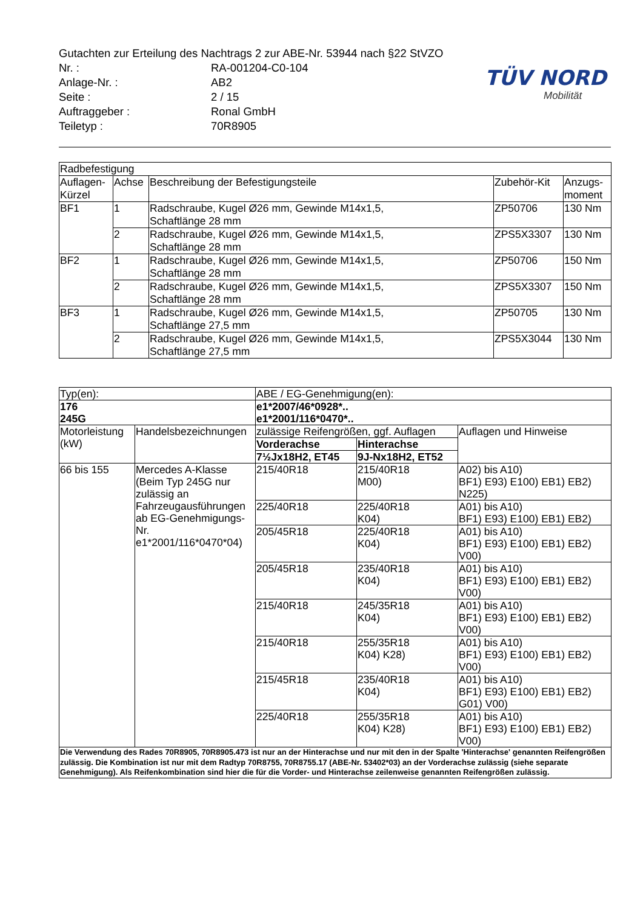Gutachten zur Erteilung des Nachtrags 2 zur ABE-Nr. 53944 nach §22 StVZO
| Nr. : | RA-001204-C0-104 |
| Anlage-Nr. : | AB2 |
| Seite : | 2 / 15 |
| Auftraggeber : | Ronal GmbH |
| Teiletyp : | 70R8905 |
TÜV NORD
Mobilität
| Radbefestigung | | | | |
| Auflagen- Kürzel | Achse | Beschreibung der Befestigungsteile | Zubehör-Kit | Anzugs- moment |
| BF1 | 1 | Radschraube, Kugel Ø26 mm, Gewinde M14x1,5, Schaftlänge 28 mm | ZP50706 | 130 Nm |
| | 2 | Radschraube, Kugel Ø26 mm, Gewinde M14x1,5, Schaftlänge 28 mm | ZPS5X3307 | 130 Nm |
| BF2 | 1 | Radschraube, Kugel Ø26 mm, Gewinde M14x1,5, Schaftlänge 28 mm | ZP50706 | 150 Nm |
| | 2 | Radschraube, Kugel Ø26 mm, Gewinde M14x1,5, Schaftlänge 28 mm | ZPS5X3307 | 150 Nm |
| BF3 | 1 | Radschraube, Kugel Ø26 mm, Gewinde M14x1,5, Schaftlänge 27,5 mm | ZP50705 | 130 Nm |
| | 2 | Radschraube, Kugel Ø26 mm, Gewinde M14x1,5, Schaftlänge 27,5 mm | ZPS5X3044 | 130 Nm |
| Typ(en): | | ABE / EG-Genehmigung(en): | | |
| 176 245G | | e1*2007/46*0928*.. e1*2001/116*0470*.. | | |
| Motorleistung (kW) | Handelsbezeichnungen | zulässige Reifengrößen, ggf. Auflagen | | Auflagen und Hinweise |
| | | Vorderachse | Hinterachse | |
| | | 7½Jx18H2, ET45 | 9J-Nx18H2, ET52 | |
| 66 bis 155 | Mercedes A-Klasse (Beim Typ 245G nur zulässig an Fahrzeugausführungen ab EG-Genehmigungs-Nr. e1*2001/116*0470*04) | 215/40R18 | 215/40R18 M00) | A02) bis A10) BF1) E93) E100) EB1) EB2) N225) |
| | | 225/40R18 | 225/40R18 K04) | A01) bis A10) BF1) E93) E100) EB1) EB2) |
| | | 205/45R18 | 225/40R18 K04) | A01) bis A10) BF1) E93) E100) EB1) EB2) V00) |
| | | 205/45R18 | 235/40R18 K04) | A01) bis A10) BF1) E93) E100) EB1) EB2) V00) |
| | | 215/40R18 | 245/35R18 K04) | A01) bis A10) BF1) E93) E100) EB1) EB2) V00) |
| | | 215/40R18 | 255/35R18 K04) K28) | A01) bis A10) BF1) E93) E100) EB1) EB2) V00) |
| | | 215/45R18 | 235/40R18 K04) | A01) bis A10) BF1) E93) E100) EB1) EB2) G01) V00) |
| | | 225/40R18 | 255/35R18 K04) K28) | A01) bis A10) BF1) E93) E100) EB1) EB2) V00) |
| Die Verwendung des Rades 70R8905, 70R8905.473 ist nur an der Hinterachse und nur mit den in der Spalte 'Hinterachse' genannten Reifengrößen zulässig. Die Kombination ist nur mit dem Radtyp 70R8755, 70R8755.17 (ABE-Nr. 53402*03) an der Vorderachse zulässig (siehe separate Genehmigung). Als Reifenkombination sind hier die für die Vorder- und Hinterachse zeilenweise genannten Reifengrößen zulässig. | | | | |